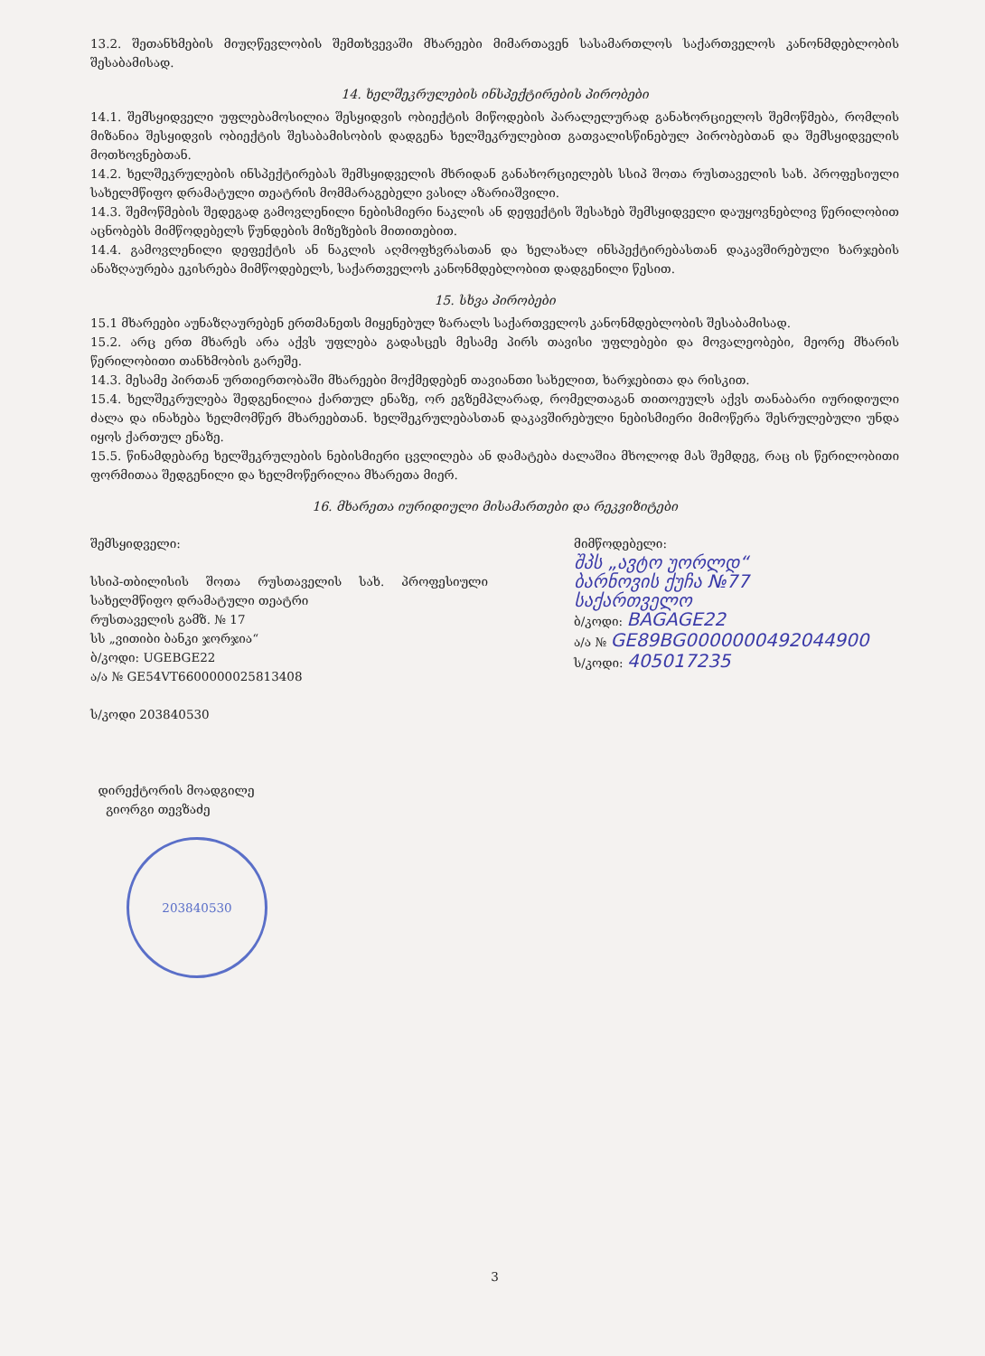13.2. შეთანხმების მიუღწევლობის შემთხვევაში მხარეები მიმართავენ სასამართლოს საქართველოს კანონმდებლობის შესაბამისად.
14. ხელშეკრულების ინსპექტირების პირობები
14.1. შემსყიდველი უფლებამოსილია შესყიდვის ობიექტის მიწოდების პარალელურად განახორციელოს შემოწმება, რომლის მიზანია შესყიდვის ობიექტის შესაბამისობის დადგენა ხელშეკრულებით გათვალისწინებულ პირობებთან და შემსყიდველის მოთხოვნებთან.
14.2. ხელშეკრულების ინსპექტირებას შემსყიდველის მხრიდან განახორციელებს სსიპ შოთა რუსთაველის სახ. პროფესიული სახელმწიფო დრამატული თეატრის მომმარაგებელი ვასილ აზარიაშვილი.
14.3. შემოწმების შედეგად გამოვლენილი ნებისმიერი ნაკლის ან დეფექტის შესახებ შემსყიდველი დაუყოვნებლივ წერილობით აცნობებს მიმწოდებელს წუნდების მიზეზების მითითებით.
14.4. გამოვლენილი დეფექტის ან ნაკლის აღმოფხვრასთან და ხელახალ ინსპექტირებასთან დაკავშირებული ხარჯების ანაზღაურება ეკისრება მიმწოდებელს, საქართველოს კანონმდებლობით დადგენილი წესით.
15. სხვა პირობები
15.1 მხარეები აუნაზღაურებენ ერთმანეთს მიყენებულ ზარალს საქართველოს კანონმდებლობის შესაბამისად.
15.2. არც ერთ მხარეს არა აქვს უფლება გადასცეს მესამე პირს თავისი უფლებები და მოვალეობები, მეორე მხარის წერილობითი თანხმობის გარეშე.
14.3. მესამე პირთან ურთიერთობაში მხარეები მოქმედებენ თავიანთი სახელით, ხარჯებითა და რისკით.
15.4. ხელშეკრულება შედგენილია ქართულ ენაზე, ორ ეგზემპლარად, რომელთაგან თითოეულს აქვს თანაბარი იურიდიული ძალა და ინახება ხელმომწერ მხარეებთან. ხელშეკრულებასთან დაკავშირებული ნებისმიერი მიმოწერა შესრულებული უნდა იყოს ქართულ ენაზე.
15.5. წინამდებარე ხელშეკრულების ნებისმიერი ცვლილება ან დამატება ძალაშია მხოლოდ მას შემდეგ, რაც ის წერილობითი ფორმითაა შედგენილი და ხელმოწერილია მხარეთა მიერ.
16. მხარეთა იურიდიული მისამართები და რეკვიზიტები
შემსყიდველი:
სსიპ-თბილისის შოთა რუსთაველის სახ. პროფესიული სახელმწიფო დრამატული თეატრი
რუსთაველის გამზ. № 17
სს „ვითიბი ბანკი ჯორჯია“
ბ/კოდი: UGEBGE22
ა/ა № GE54VT6600000025813408
ს/კოდი 203840530
დირექტორის მოადგილე
გიორგი თევზაძე
203840530
მიმწოდებელი:
შპს „ავტო უორლდ“
ბარნოვის ქუჩა №77
საქართველო
ბ/კოდი: BAGAGE22
ა/ა № GE89BG0000000492044900
ს/კოდი: 405017235
3